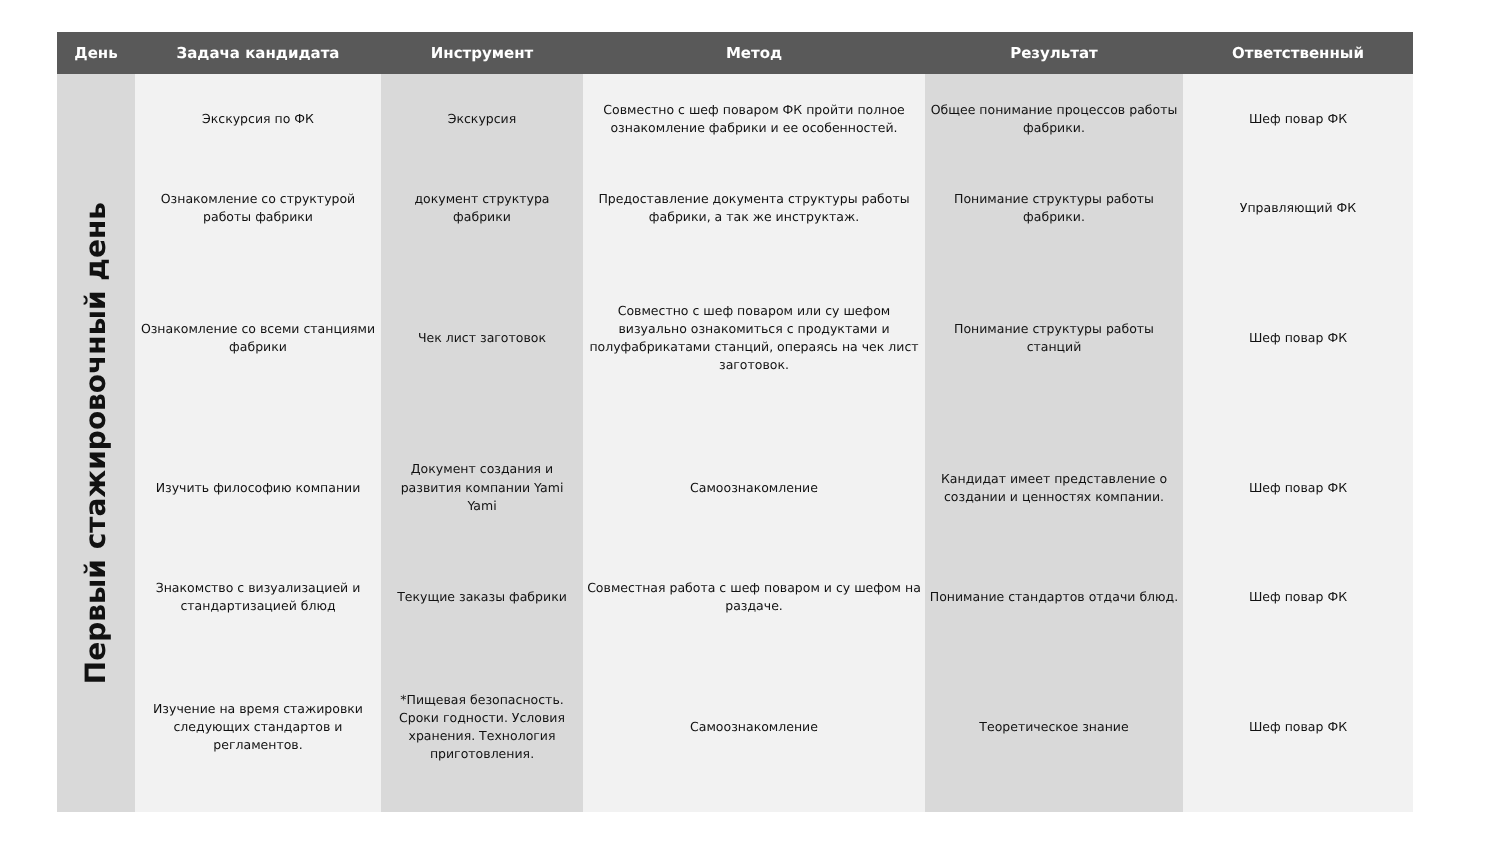| День | Задача кандидата | Инструмент | Метод | Результат | Ответственный |
| --- | --- | --- | --- | --- | --- |
| Первый стажировочный день | Экскурсия по ФК | Экскурсия | Совместно с шеф поваром ФК пройти полное ознакомление фабрики и ее особенностей. | Общее понимание процессов работы фабрики. | Шеф повар ФК |
| | Ознакомление со структурой работы фабрики | документ структура фабрики | Предоставление документа структуры работы фабрики, а так же инструктаж. | Понимание структуры работы фабрики. | Управляющий ФК |
| | Ознакомление со всеми станциями фабрики | Чек лист заготовок | Совместно с шеф поваром или су шефом визуально ознакомиться с продуктами и полуфабрикатами станций, операясь на чек лист заготовок. | Понимание структуры работы станций | Шеф повар ФК |
| | Изучить философию компании | Документ создания и развития компании Yami Yami | Самоознакомление | Кандидат имеет представление о создании и ценностях компании. | Шеф повар ФК |
| | Знакомство с визуализацией и стандартизацией блюд | Текущие заказы фабрики | Совместная работа с шеф поваром и су шефом на раздаче. | Понимание стандартов отдачи блюд. | Шеф повар ФК |
| | Изучение на время стажировки следующих стандартов и регламентов. | *Пищевая безопасность. Сроки годности. Условия хранения. Технология приготовления. | Самоознакомление | Теоретическое знание | Шеф повар ФК |